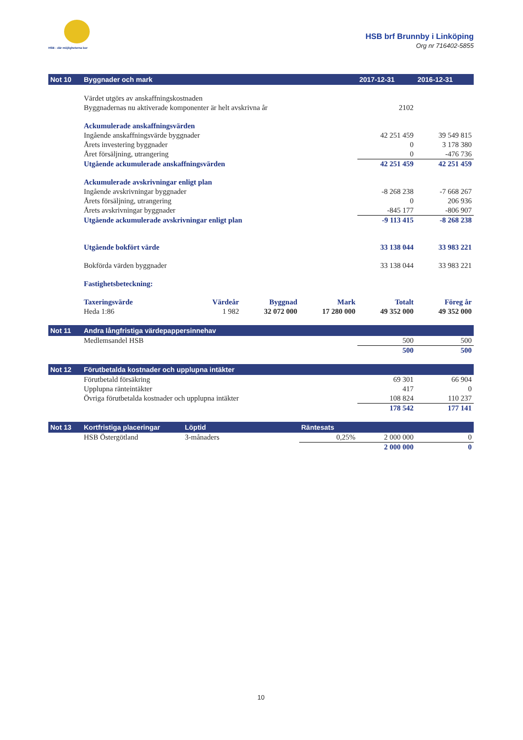HSB - där möjligheterna bor
HSB brf Brunnby i Linköping
Org nr 716402-5855
| Not 10 | Byggnader och mark | | | | 2017-12-31 | 2016-12-31 |
| --- | --- | --- | --- | --- | --- | --- |
| | Värdet utgörs av anskaffningskostnaden | | | | | |
| | Byggnadernas nu aktiverade komponenter är helt avskrivna år | | | | 2102 | |
| | Ackumulerade anskaffningsvärden | | | | | |
| | Ingående anskaffningsvärde byggnader | | | | 42 251 459 | 39 549 815 |
| | Årets investering byggnader | | | | 0 | 3 178 380 |
| | Året försäljning, utrangering | | | | 0 | -476 736 |
| | Utgående ackumulerade anskaffningsvärden | | | | 42 251 459 | 42 251 459 |
| | Ackumulerade avskrivningar enligt plan | | | | | |
| | Ingående avskrivningar byggnader | | | | -8 268 238 | -7 668 267 |
| | Årets försäljning, utrangering | | | | 0 | 206 936 |
| | Årets avskrivningar byggnader | | | | -845 177 | -806 907 |
| | Utgående ackumulerade avskrivningar enligt plan | | | | -9 113 415 | -8 268 238 |
| | Utgående bokfört värde | | | | 33 138 044 | 33 983 221 |
| | Bokförda värden byggnader | | | | 33 138 044 | 33 983 221 |
| | Fastighetsbeteckning: | | | | | |
| | Taxeringsvärde | Värdeår | Byggnad | Mark | Totalt | Föreg år |
| | Heda 1:86 | 1 982 | 32 072 000 | 17 280 000 | 49 352 000 | 49 352 000 |
| Not 11 | Andra långfristiga värdepappersinnehav | | | | | |
| | Medlemsandel HSB | | | | 500 | 500 |
| | | | | | 500 | 500 |
| Not 12 | Förutbetalda kostnader och upplupna intäkter | | | | | |
| | Förutbetald försäkring | | | | 69 301 | 66 904 |
| | Upplupna ränteintäkter | | | | 417 | 0 |
| | Övriga förutbetalda kostnader och upplupna intäkter | | | | 108 824 | 110 237 |
| | | | | | 178 542 | 177 141 |
| Not 13 | Kortfristiga placeringar | Löptid | | Räntesats | | |
| | HSB Östergötland | 3-månaders | | 0,25% | 2 000 000 | 0 |
| | | | | | 2 000 000 | 0 |
10